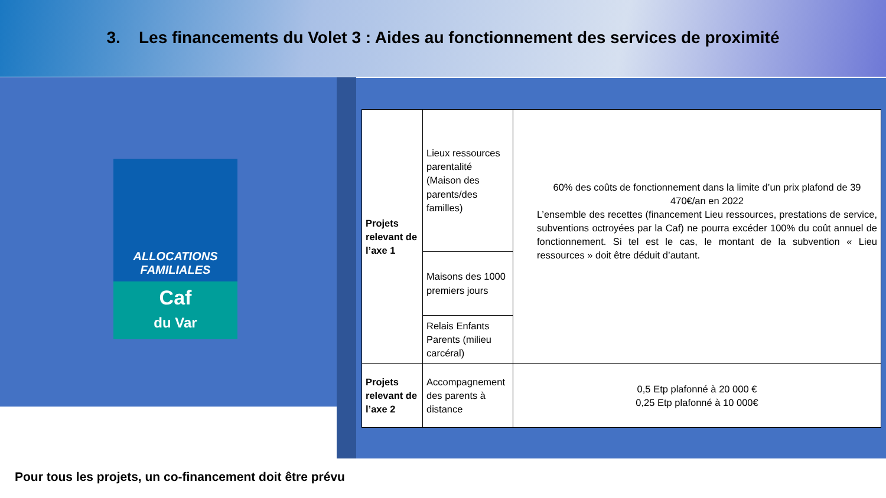3. Les financements du Volet 3 : Aides au fonctionnement des services de proximité
ALLOCATIONS
FAMILIALES
Caf
du Var
| Projets relevant de l’axe 1 | Lieux ressources parentalité (Maison des parents/des familles) | 60% des coûts de fonctionnement dans la limite d’un prix plafond de 39 470€/an en 2022 L’ensemble des recettes (financement Lieu ressources, prestations de service, subventions octroyées par la Caf) ne pourra excéder 100% du coût annuel de fonctionnement. Si tel est le cas, le montant de la subvention « Lieu ressources » doit être déduit d’autant. |
| | Maisons des 1000 premiers jours | |
| | Relais Enfants Parents (milieu carcéral) | |
| Projets relevant de l’axe 2 | Accompagnement des parents à distance | 0,5 Etp plafonné à 20 000 € 0,25 Etp plafonné à 10 000€ |
Pour tous les projets, un co-financement doit être prévu